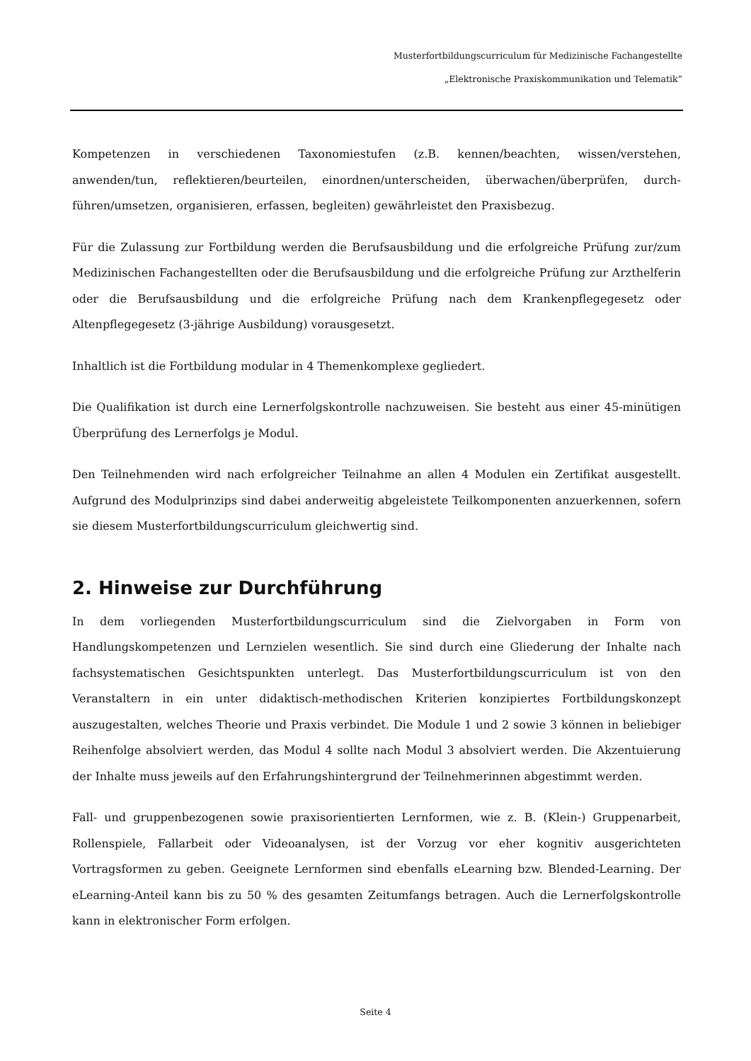Musterfortbildungscurriculum für Medizinische Fachangestellte
„Elektronische Praxiskommunikation und Telematik“
Kompetenzen in verschiedenen Taxonomiestufen (z.B. kennen/beachten, wissen/verstehen, anwenden/tun, reflektieren/beurteilen, einordnen/unterscheiden, überwachen/überprüfen, durch-führen/umsetzen, organisieren, erfassen, begleiten) gewährleistet den Praxisbezug.
Für die Zulassung zur Fortbildung werden die Berufsausbildung und die erfolgreiche Prüfung zur/zum Medizinischen Fachangestellten oder die Berufsausbildung und die erfolgreiche Prüfung zur Arzthelferin oder die Berufsausbildung und die erfolgreiche Prüfung nach dem Krankenpflegegesetz oder Altenpflegegesetz (3-jährige Ausbildung) vorausgesetzt.
Inhaltlich ist die Fortbildung modular in 4 Themenkomplexe gegliedert.
Die Qualifikation ist durch eine Lernerfolgskontrolle nachzuweisen. Sie besteht aus einer 45-minütigen Überprüfung des Lernerfolgs je Modul.
Den Teilnehmenden wird nach erfolgreicher Teilnahme an allen 4 Modulen ein Zertifikat ausgestellt. Aufgrund des Modulprinzips sind dabei anderweitig abgeleistete Teilkomponenten anzuerkennen, sofern sie diesem Musterfortbildungscurriculum gleichwertig sind.
2. Hinweise zur Durchführung
In dem vorliegenden Musterfortbildungscurriculum sind die Zielvorgaben in Form von Handlungskompetenzen und Lernzielen wesentlich. Sie sind durch eine Gliederung der Inhalte nach fachsystematischen Gesichtspunkten unterlegt. Das Musterfortbildungscurriculum ist von den Veranstaltern in ein unter didaktisch-methodischen Kriterien konzipiertes Fortbildungskonzept auszugestalten, welches Theorie und Praxis verbindet. Die Module 1 und 2 sowie 3 können in beliebiger Reihenfolge absolviert werden, das Modul 4 sollte nach Modul 3 absolviert werden. Die Akzentuierung der Inhalte muss jeweils auf den Erfahrungshintergrund der Teilnehmerinnen abgestimmt werden.
Fall- und gruppenbezogenen sowie praxisorientierten Lernformen, wie z. B. (Klein-) Gruppenarbeit, Rollenspiele, Fallarbeit oder Videoanalysen, ist der Vorzug vor eher kognitiv ausgerichteten Vortragsformen zu geben. Geeignete Lernformen sind ebenfalls eLearning bzw. Blended-Learning. Der eLearning-Anteil kann bis zu 50 % des gesamten Zeitumfangs betragen. Auch die Lernerfolgskontrolle kann in elektronischer Form erfolgen.
Seite 4